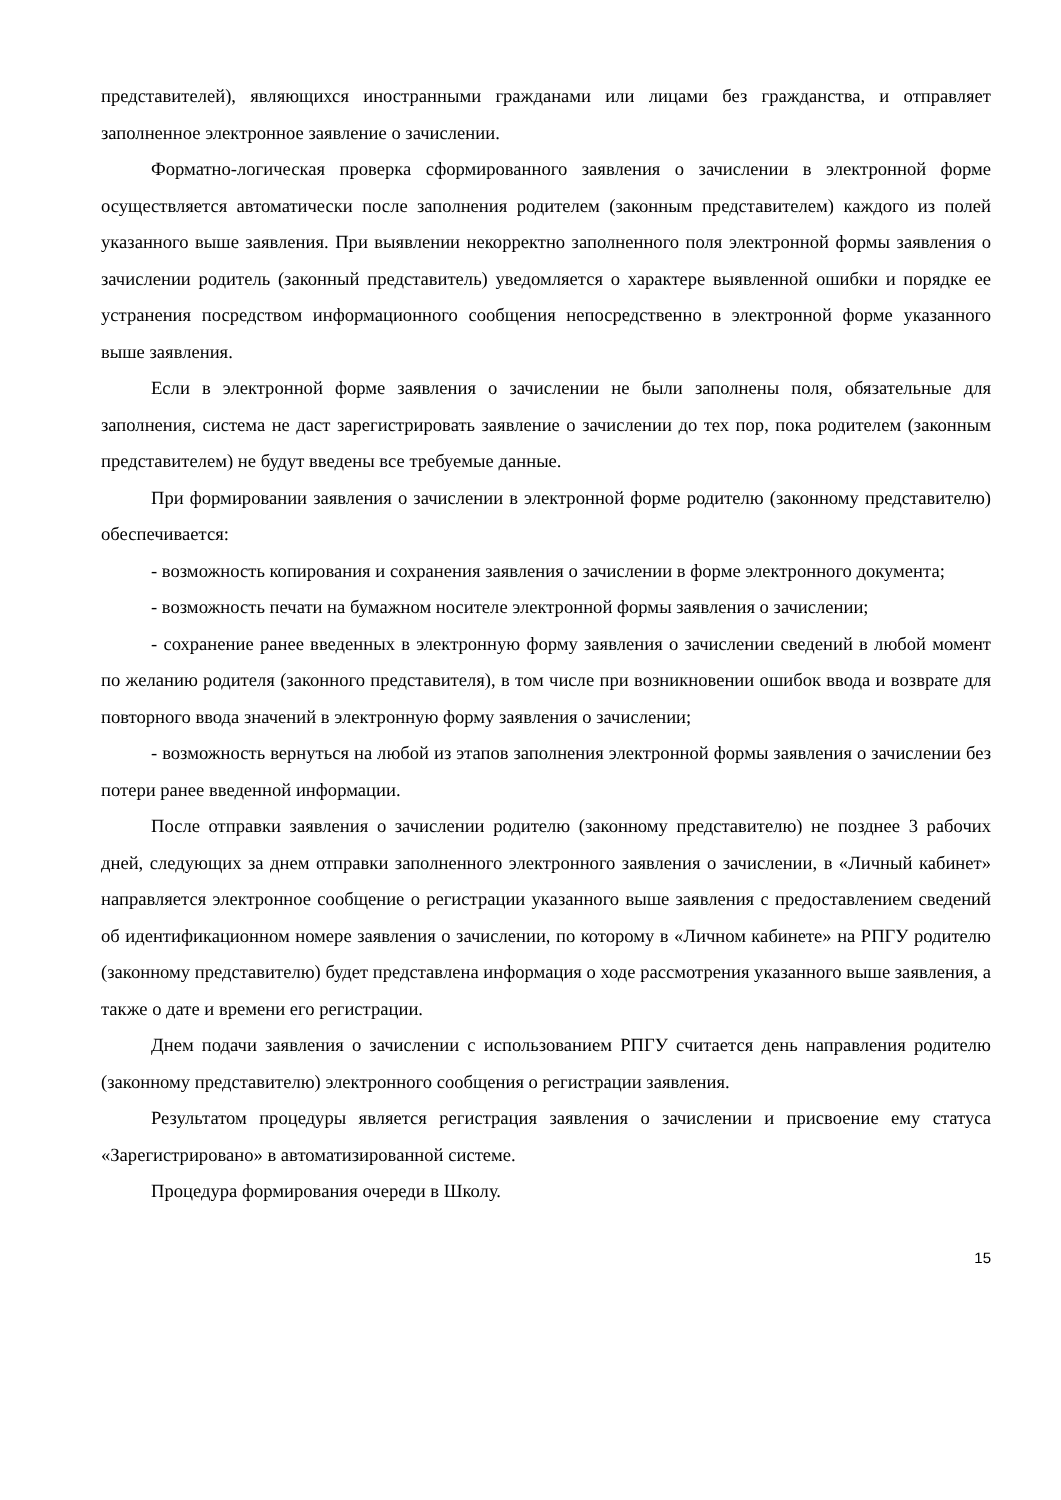представителей), являющихся иностранными гражданами или лицами без гражданства, и отправляет заполненное электронное заявление о зачислении.
Форматно-логическая проверка сформированного заявления о зачислении в электронной форме осуществляется автоматически после заполнения родителем (законным представителем) каждого из полей указанного выше заявления. При выявлении некорректно заполненного поля электронной формы заявления о зачислении родитель (законный представитель) уведомляется о характере выявленной ошибки и порядке ее устранения посредством информационного сообщения непосредственно в электронной форме указанного выше заявления.
Если в электронной форме заявления о зачислении не были заполнены поля, обязательные для заполнения, система не даст зарегистрировать заявление о зачислении до тех пор, пока родителем (законным представителем) не будут введены все требуемые данные.
При формировании заявления о зачислении в электронной форме родителю (законному представителю) обеспечивается:
- возможность копирования и сохранения заявления о зачислении в форме электронного документа;
- возможность печати на бумажном носителе электронной формы заявления о зачислении;
- сохранение ранее введенных в электронную форму заявления о зачислении сведений в любой момент по желанию родителя (законного представителя), в том числе при возникновении ошибок ввода и возврате для повторного ввода значений в электронную форму заявления о зачислении;
- возможность вернуться на любой из этапов заполнения электронной формы заявления о зачислении без потери ранее введенной информации.
После отправки заявления о зачислении родителю (законному представителю) не позднее 3 рабочих дней, следующих за днем отправки заполненного электронного заявления о зачислении, в «Личный кабинет» направляется электронное сообщение о регистрации указанного выше заявления с предоставлением сведений об идентификационном номере заявления о зачислении, по которому в «Личном кабинете» на РПГУ родителю (законному представителю) будет представлена информация о ходе рассмотрения указанного выше заявления, а также о дате и времени его регистрации.
Днем подачи заявления о зачислении с использованием РПГУ считается день направления родителю (законному представителю) электронного сообщения о регистрации заявления.
Результатом процедуры является регистрация заявления о зачислении и присвоение ему статуса «Зарегистрировано» в автоматизированной системе.
Процедура формирования очереди в Школу.
15